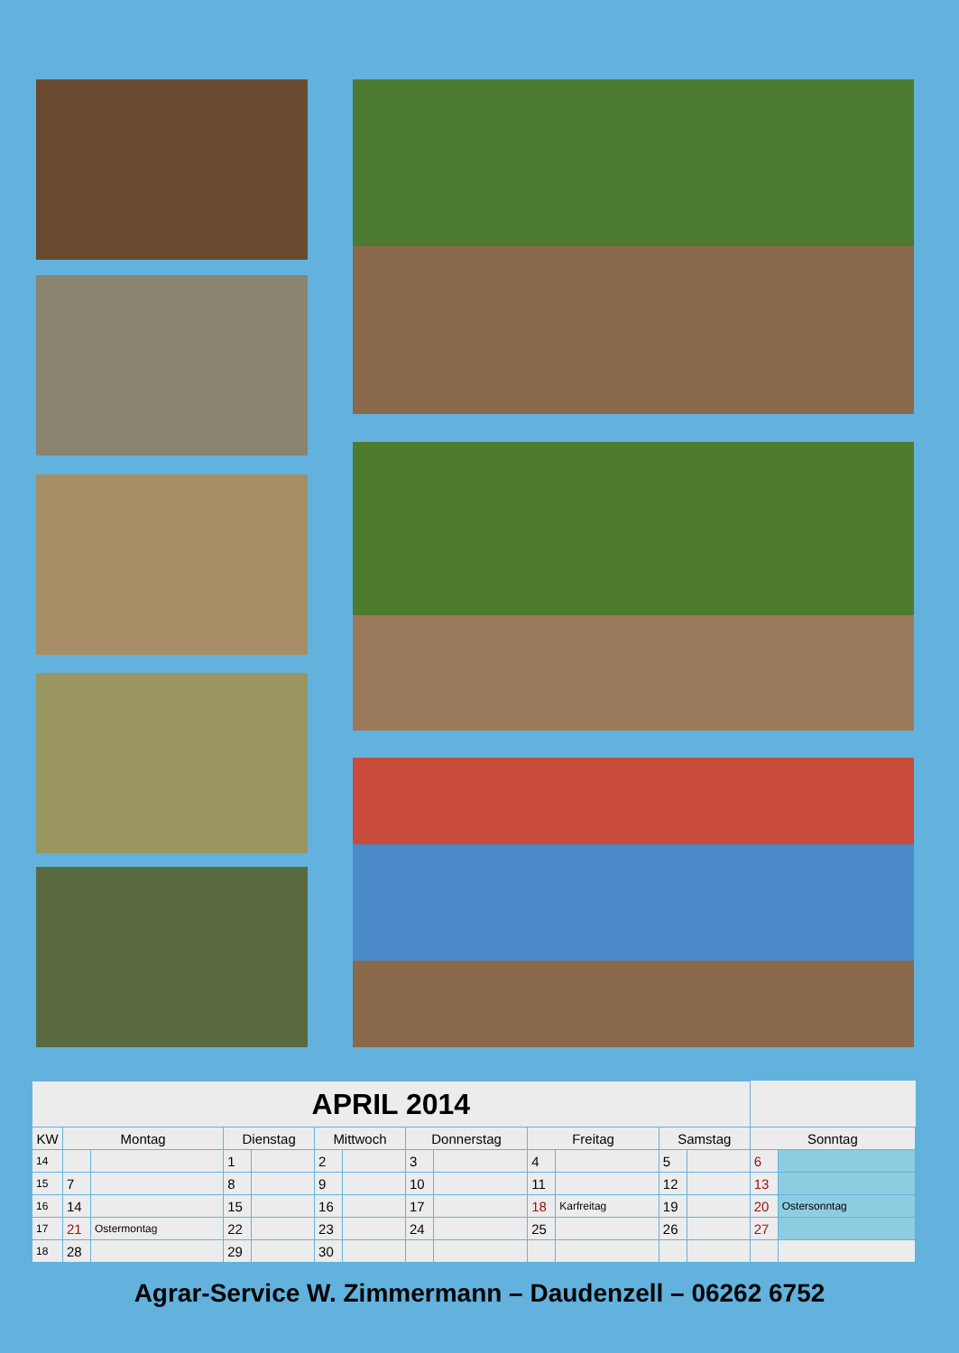| APRIL 2014 | | | | | | | | | | | | | | |
| KW | Montag | | Dienstag | | Mittwoch | | Donnerstag | | Freitag | | Samstag | | Sonntag | |
| 14 | | | 1 | | 2 | | 3 | | 4 | | 5 | | 6 | |
| 15 | 7 | | 8 | | 9 | | 10 | | 11 | | 12 | | 13 | |
| 16 | 14 | | 15 | | 16 | | 17 | | 18 | Karfreitag | 19 | | 20 | Ostersonntag |
| 17 | 21 | Ostermontag | 22 | | 23 | | 24 | | 25 | | 26 | | 27 | |
| 18 | 28 | | 29 | | 30 | | | | | | | | | |
Agrar-Service W. Zimmermann – Daudenzell – 06262 6752